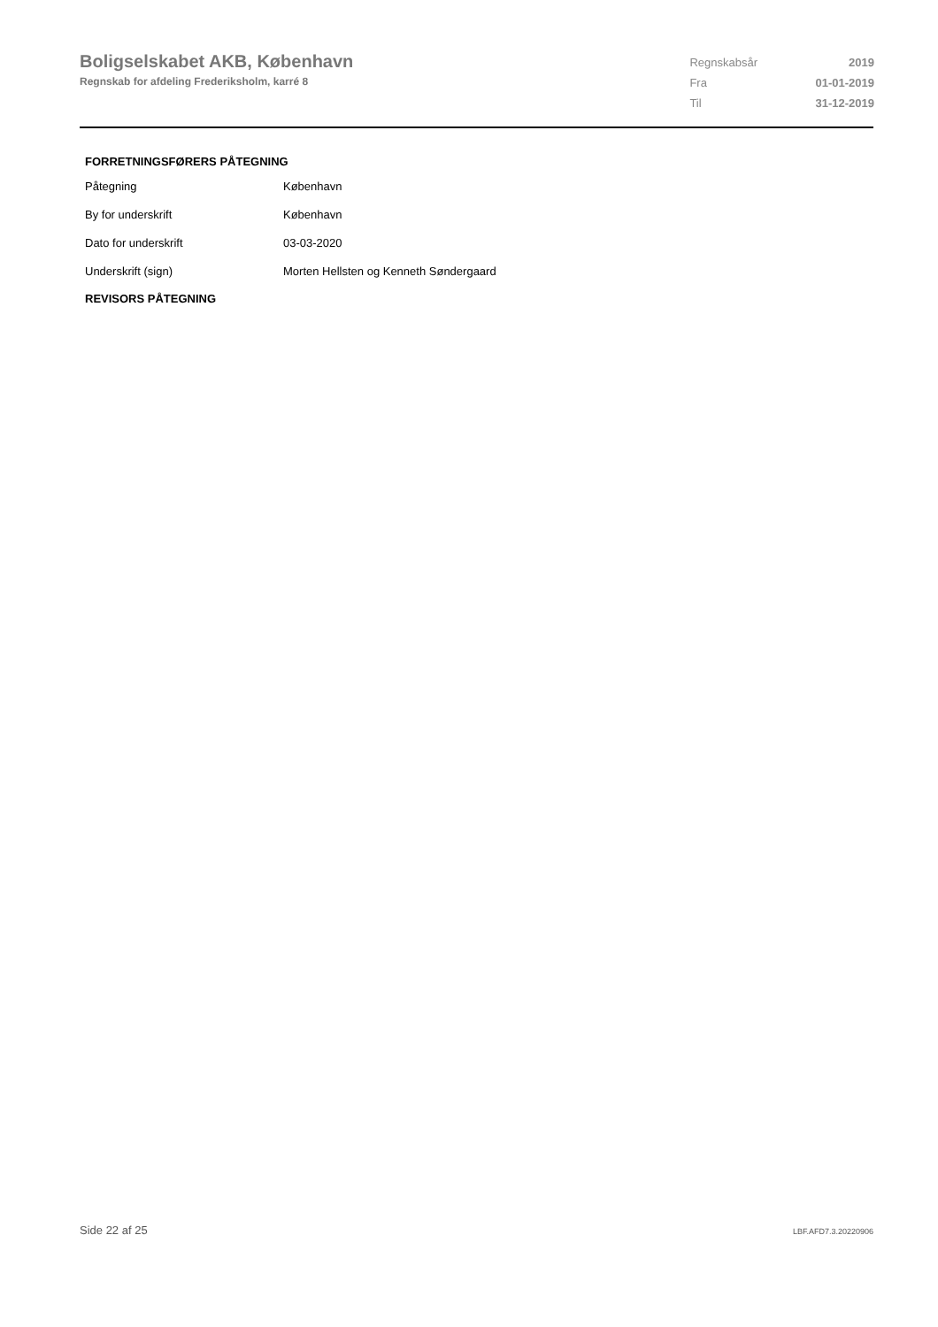Boligselskabet AKB, København
Regnskab for afdeling Frederiksholm, karré 8
| Regnskabsår | 2019 |
| Fra | 01-01-2019 |
| Til | 31-12-2019 |
FORRETNINGSFØRERS PÅTEGNING
| Påtegning | København |
| By for underskrift | København |
| Dato for underskrift | 03-03-2020 |
| Underskrift (sign) | Morten Hellsten og Kenneth Søndergaard |
REVISORS PÅTEGNING
Side 22 af 25 LBF.AFD7.3.20220906